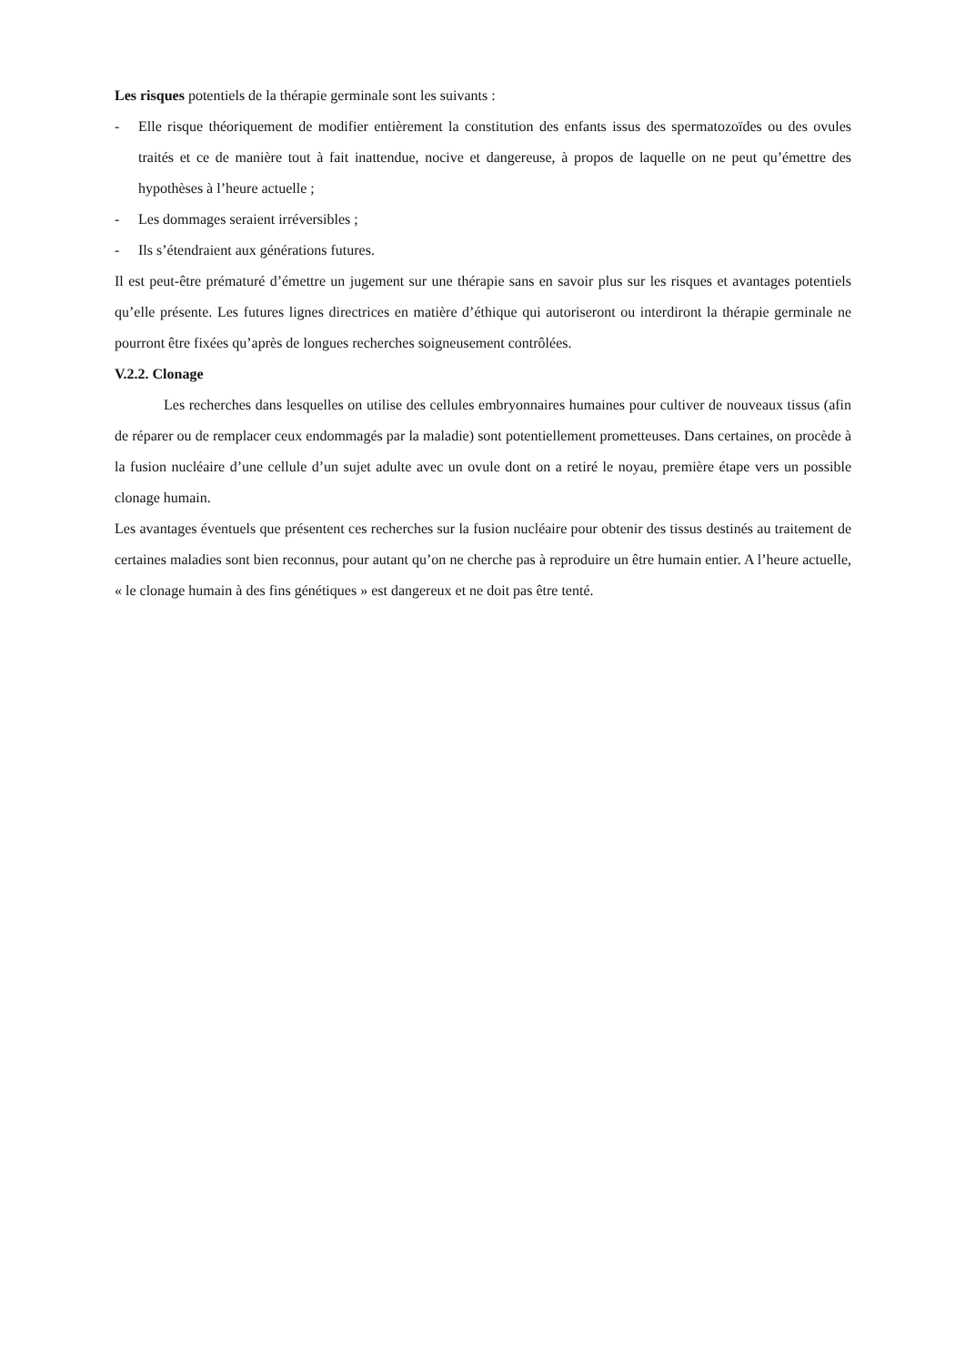Les risques potentiels de la thérapie germinale sont les suivants :
- Elle risque théoriquement de modifier entièrement la constitution des enfants issus des spermatozoïdes ou des ovules traités et ce de manière tout à fait inattendue, nocive et dangereuse, à propos de laquelle on ne peut qu’émettre des hypothèses à l’heure actuelle ;
- Les dommages seraient irréversibles ;
- Ils s’étendraient aux générations futures.
Il est peut-être prématuré d’émettre un jugement sur une thérapie sans en savoir plus sur les risques et avantages potentiels qu’elle présente. Les futures lignes directrices en matière d’éthique qui autoriseront ou interdiront la thérapie germinale ne pourront être fixées qu’après de longues recherches soigneusement contrôlées.
V.2.2. Clonage
Les recherches dans lesquelles on utilise des cellules embryonnaires humaines pour cultiver de nouveaux tissus (afin de réparer ou de remplacer ceux endommagés par la maladie) sont potentiellement prometteuses. Dans certaines, on procède à la fusion nucléaire d’une cellule d’un sujet adulte avec un ovule dont on a retiré le noyau, première étape vers un possible clonage humain.
Les avantages éventuels que présentent ces recherches sur la fusion nucléaire pour obtenir des tissus destinés au traitement de certaines maladies sont bien reconnus, pour autant qu’on ne cherche pas à reproduire un être humain entier. A l’heure actuelle, « le clonage humain à des fins génétiques » est dangereux et ne doit pas être tenté.